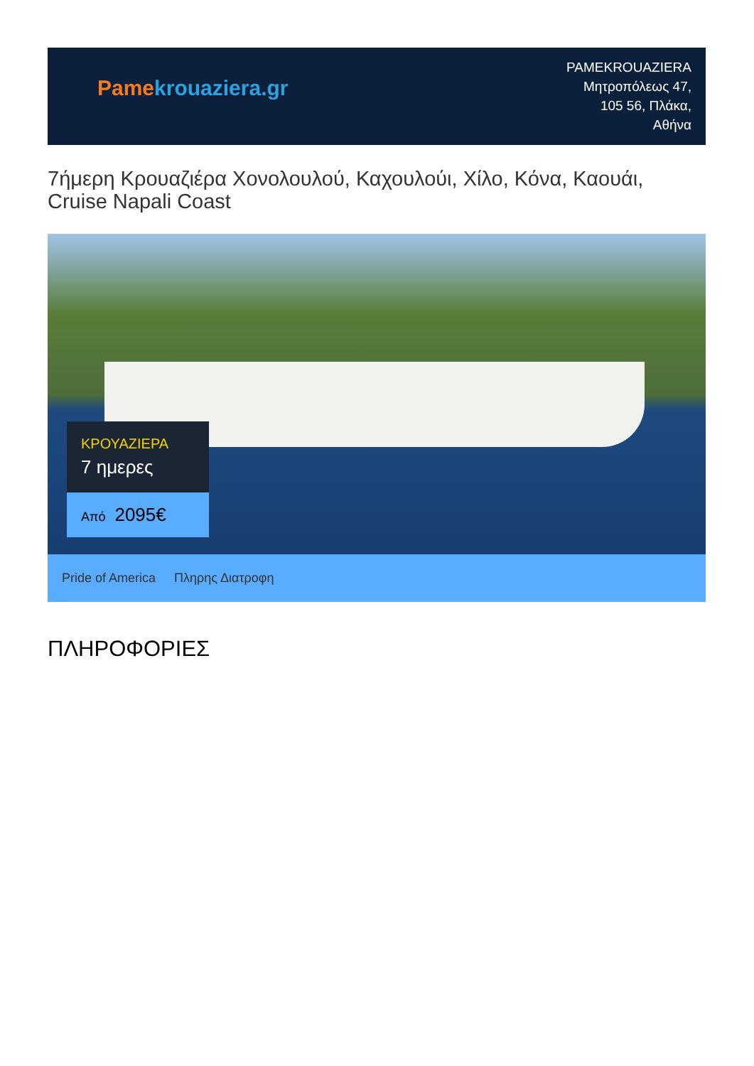Pamekrouaziera.gr
PAMEKROUAZIERA
Μητροπόλεως 47,
105 56, Πλάκα,
Αθήνα
7ήμερη Κρουαζιέρα Χονολουλού, Καχουλούι, Χίλο, Κόνα, Καουάι, Cruise Napali Coast
ΚΡΟΥΑΖΙΕΡΑ
7 ημερες
Από 2095€
Pride of America Πληρης Διατροφη
ΠΛΗΡΟΦΟΡΙΕΣ